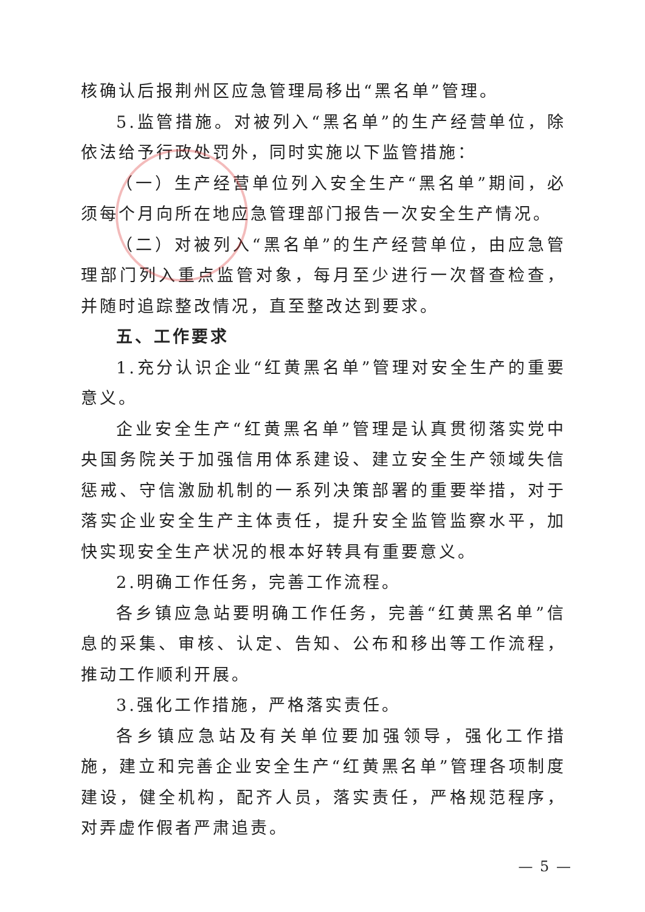核确认后报荆州区应急管理局移出“黑名单”管理。
5.监管措施。对被列入“黑名单”的生产经营单位，除依法给予行政处罚外，同时实施以下监管措施：
（一）生产经营单位列入安全生产“黑名单”期间，必须每个月向所在地应急管理部门报告一次安全生产情况。
（二）对被列入“黑名单”的生产经营单位，由应急管理部门列入重点监管对象，每月至少进行一次督查检查，并随时追踪整改情况，直至整改达到要求。
五、工作要求
1.充分认识企业“红黄黑名单”管理对安全生产的重要意义。
企业安全生产“红黄黑名单”管理是认真贯彻落实党中央国务院关于加强信用体系建设、建立安全生产领域失信惩戒、守信激励机制的一系列决策部署的重要举措，对于落实企业安全生产主体责任，提升安全监管监察水平，加快实现安全生产状况的根本好转具有重要意义。
2.明确工作任务，完善工作流程。
各乡镇应急站要明确工作任务，完善“红黄黑名单”信息的采集、审核、认定、告知、公布和移出等工作流程，推动工作顺利开展。
3.强化工作措施，严格落实责任。
各乡镇应急站及有关单位要加强领导，强化工作措施，建立和完善企业安全生产“红黄黑名单”管理各项制度建设，健全机构，配齐人员，落实责任，严格规范程序，对弄虚作假者严肃追责。
— 5 —